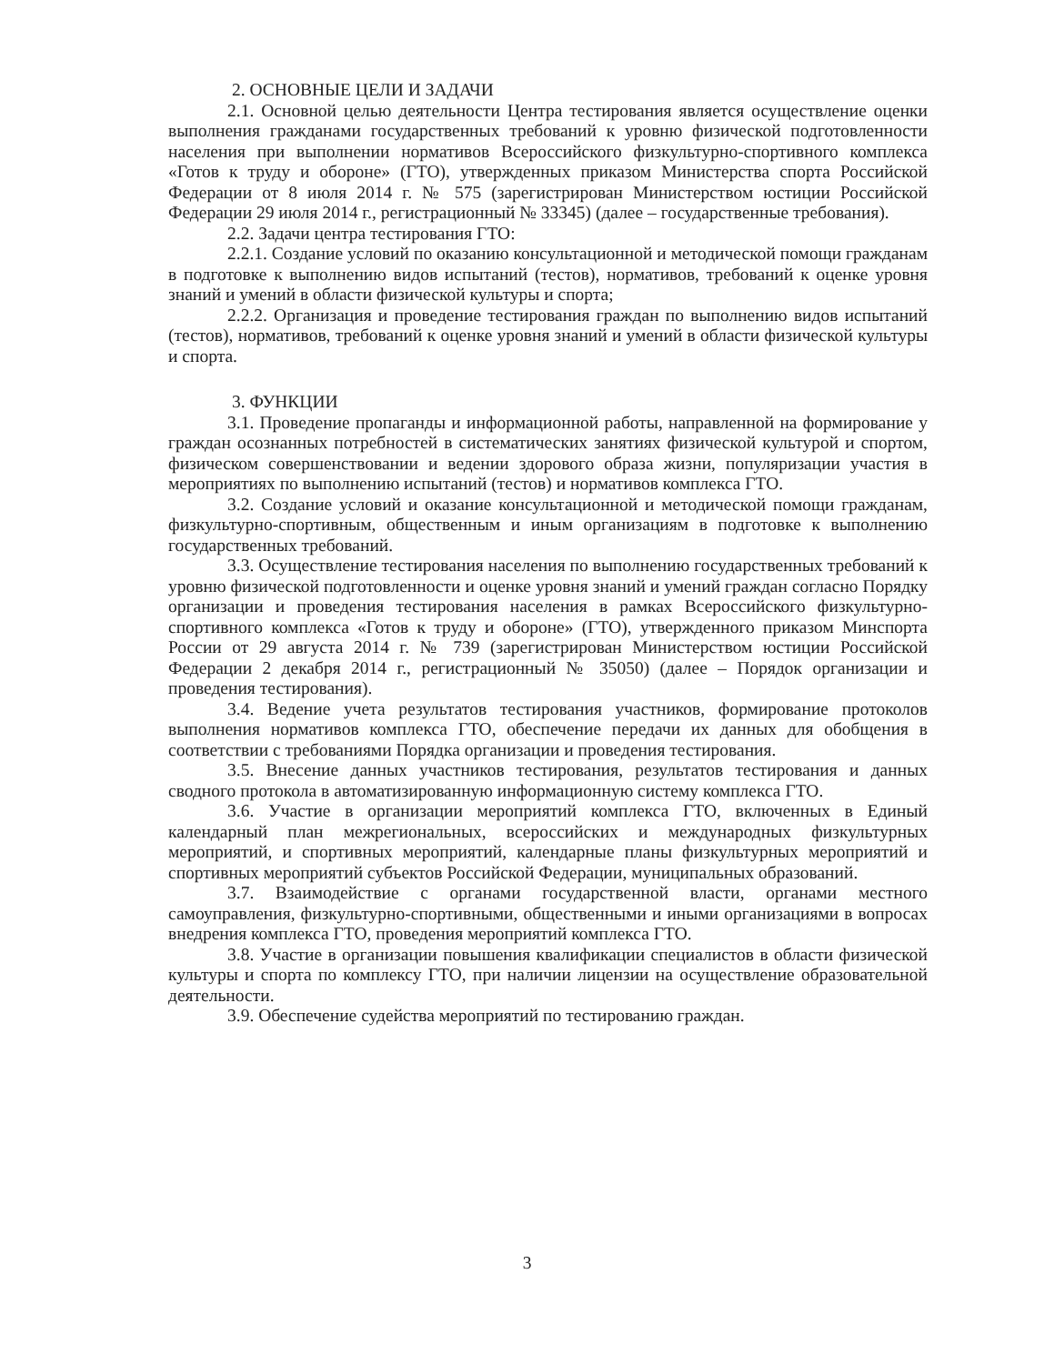2. ОСНОВНЫЕ ЦЕЛИ И ЗАДАЧИ
2.1. Основной целью деятельности Центра тестирования является осуществление оценки выполнения гражданами государственных требований к уровню физической подготовленности населения при выполнении нормативов Всероссийского физкультурно-спортивного комплекса «Готов к труду и обороне» (ГТО), утвержденных приказом Министерства спорта Российской Федерации от 8 июля 2014 г. № 575 (зарегистрирован Министерством юстиции Российской Федерации 29 июля 2014 г., регистрационный № 33345) (далее – государственные требования).
2.2. Задачи центра тестирования ГТО:
2.2.1. Создание условий по оказанию консультационной и методической помощи гражданам в подготовке к выполнению видов испытаний (тестов), нормативов, требований к оценке уровня знаний и умений в области физической культуры и спорта;
2.2.2. Организация и проведение тестирования граждан по выполнению видов испытаний (тестов), нормативов, требований к оценке уровня знаний и умений в области физической культуры и спорта.
3. ФУНКЦИИ
3.1. Проведение пропаганды и информационной работы, направленной на формирование у граждан осознанных потребностей в систематических занятиях физической культурой и спортом, физическом совершенствовании и ведении здорового образа жизни, популяризации участия в мероприятиях по выполнению испытаний (тестов) и нормативов комплекса ГТО.
3.2. Создание условий и оказание консультационной и методической помощи гражданам, физкультурно-спортивным, общественным и иным организациям в подготовке к выполнению государственных требований.
3.3. Осуществление тестирования населения по выполнению государственных требований к уровню физической подготовленности и оценке уровня знаний и умений граждан согласно Порядку организации и проведения тестирования населения в рамках Всероссийского физкультурно-спортивного комплекса «Готов к труду и обороне» (ГТО), утвержденного приказом Минспорта России от 29 августа 2014 г. № 739 (зарегистрирован Министерством юстиции Российской Федерации 2 декабря 2014 г., регистрационный № 35050) (далее – Порядок организации и проведения тестирования).
3.4. Ведение учета результатов тестирования участников, формирование протоколов выполнения нормативов комплекса ГТО, обеспечение передачи их данных для обобщения в соответствии с требованиями Порядка организации и проведения тестирования.
3.5. Внесение данных участников тестирования, результатов тестирования и данных сводного протокола в автоматизированную информационную систему комплекса ГТО.
3.6. Участие в организации мероприятий комплекса ГТО, включенных в Единый календарный план межрегиональных, всероссийских и международных физкультурных мероприятий, и спортивных мероприятий, календарные планы физкультурных мероприятий и спортивных мероприятий субъектов Российской Федерации, муниципальных образований.
3.7. Взаимодействие с органами государственной власти, органами местного самоуправления, физкультурно-спортивными, общественными и иными организациями в вопросах внедрения комплекса ГТО, проведения мероприятий комплекса ГТО.
3.8. Участие в организации повышения квалификации специалистов в области физической культуры и спорта по комплексу ГТО, при наличии лицензии на осуществление образовательной деятельности.
3.9. Обеспечение судейства мероприятий по тестированию граждан.
3